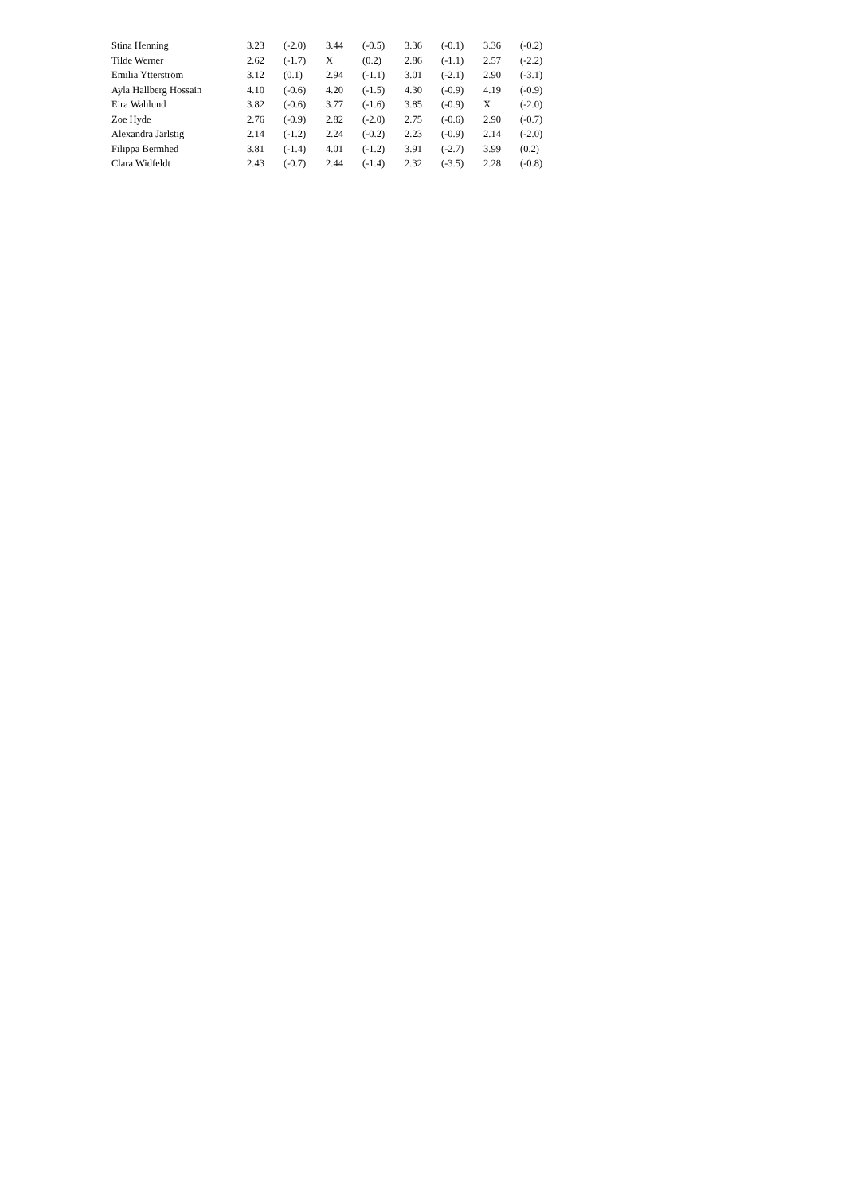| Stina Henning | 3.23 | (-2.0) | 3.44 | (-0.5) | 3.36 | (-0.1) | 3.36 | (-0.2) |
| Tilde Werner | 2.62 | (-1.7) | X | (0.2) | 2.86 | (-1.1) | 2.57 | (-2.2) |
| Emilia Ytterström | 3.12 | (0.1) | 2.94 | (-1.1) | 3.01 | (-2.1) | 2.90 | (-3.1) |
| Ayla Hallberg Hossain | 4.10 | (-0.6) | 4.20 | (-1.5) | 4.30 | (-0.9) | 4.19 | (-0.9) |
| Eira Wahlund | 3.82 | (-0.6) | 3.77 | (-1.6) | 3.85 | (-0.9) | X | (-2.0) |
| Zoe Hyde | 2.76 | (-0.9) | 2.82 | (-2.0) | 2.75 | (-0.6) | 2.90 | (-0.7) |
| Alexandra Järlstig | 2.14 | (-1.2) | 2.24 | (-0.2) | 2.23 | (-0.9) | 2.14 | (-2.0) |
| Filippa Bermhed | 3.81 | (-1.4) | 4.01 | (-1.2) | 3.91 | (-2.7) | 3.99 | (0.2) |
| Clara Widfeldt | 2.43 | (-0.7) | 2.44 | (-1.4) | 2.32 | (-3.5) | 2.28 | (-0.8) |